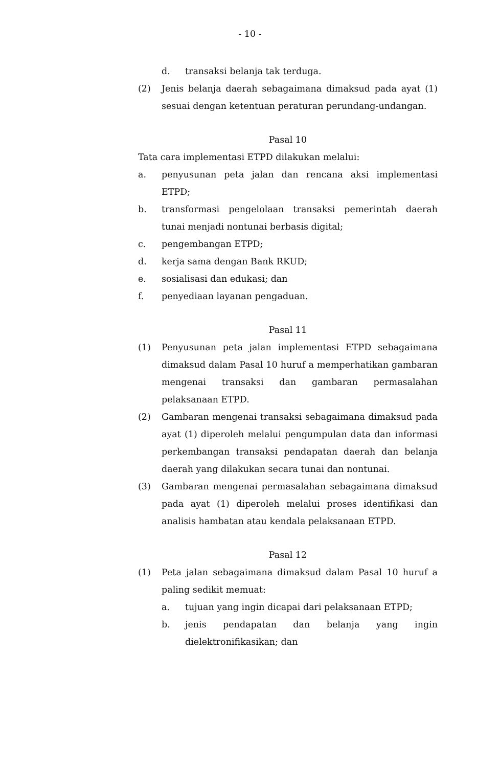- 10 -
d. transaksi belanja tak terduga.
(2) Jenis belanja daerah sebagaimana dimaksud pada ayat (1) sesuai dengan ketentuan peraturan perundang-undangan.
Pasal 10
Tata cara implementasi ETPD dilakukan melalui:
a. penyusunan peta jalan dan rencana aksi implementasi ETPD;
b. transformasi pengelolaan transaksi pemerintah daerah tunai menjadi nontunai berbasis digital;
c. pengembangan ETPD;
d. kerja sama dengan Bank RKUD;
e. sosialisasi dan edukasi; dan
f. penyediaan layanan pengaduan.
Pasal 11
(1) Penyusunan peta jalan implementasi ETPD sebagaimana dimaksud dalam Pasal 10 huruf a memperhatikan gambaran mengenai transaksi dan gambaran permasalahan pelaksanaan ETPD.
(2) Gambaran mengenai transaksi sebagaimana dimaksud pada ayat (1) diperoleh melalui pengumpulan data dan informasi perkembangan transaksi pendapatan daerah dan belanja daerah yang dilakukan secara tunai dan nontunai.
(3) Gambaran mengenai permasalahan sebagaimana dimaksud pada ayat (1) diperoleh melalui proses identifikasi dan analisis hambatan atau kendala pelaksanaan ETPD.
Pasal 12
(1) Peta jalan sebagaimana dimaksud dalam Pasal 10 huruf a paling sedikit memuat:
a. tujuan yang ingin dicapai dari pelaksanaan ETPD;
b. jenis pendapatan dan belanja yang ingin dielektronifikasikan; dan